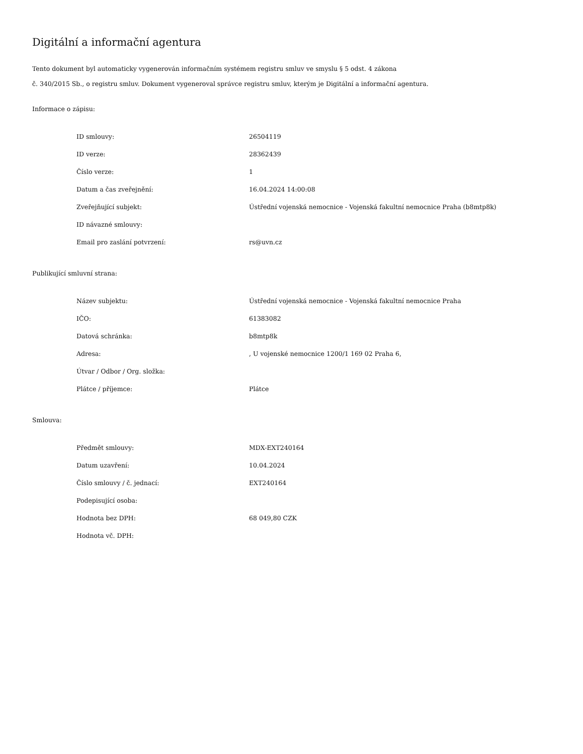Digitální a informační agentura
Tento dokument byl automaticky vygenerován informačním systémem registru smluv ve smyslu § 5 odst. 4 zákona
č. 340/2015 Sb., o registru smluv. Dokument vygeneroval správce registru smluv, kterým je Digitální a informační agentura.
Informace o zápisu:
| ID smlouvy: | 26504119 |
| ID verze: | 28362439 |
| Číslo verze: | 1 |
| Datum a čas zveřejnění: | 16.04.2024 14:00:08 |
| Zveřejňující subjekt: | Ústřední vojenská nemocnice - Vojenská fakultní nemocnice Praha (b8mtp8k) |
| ID návazné smlouvy: | |
| Email pro zaslání potvrzení: | rs@uvn.cz |
Publikující smluvní strana:
| Název subjektu: | Ústřední vojenská nemocnice - Vojenská fakultní nemocnice Praha |
| IČO: | 61383082 |
| Datová schránka: | b8mtp8k |
| Adresa: | , U vojenské nemocnice 1200/1 169 02 Praha 6, |
| Útvar / Odbor / Org. složka: | |
| Plátce / příjemce: | Plátce |
Smlouva:
| Předmět smlouvy: | MDX-EXT240164 |
| Datum uzavření: | 10.04.2024 |
| Číslo smlouvy / č. jednací: | EXT240164 |
| Podepisující osoba: | |
| Hodnota bez DPH: | 68 049,80 CZK |
| Hodnota vč. DPH: | |